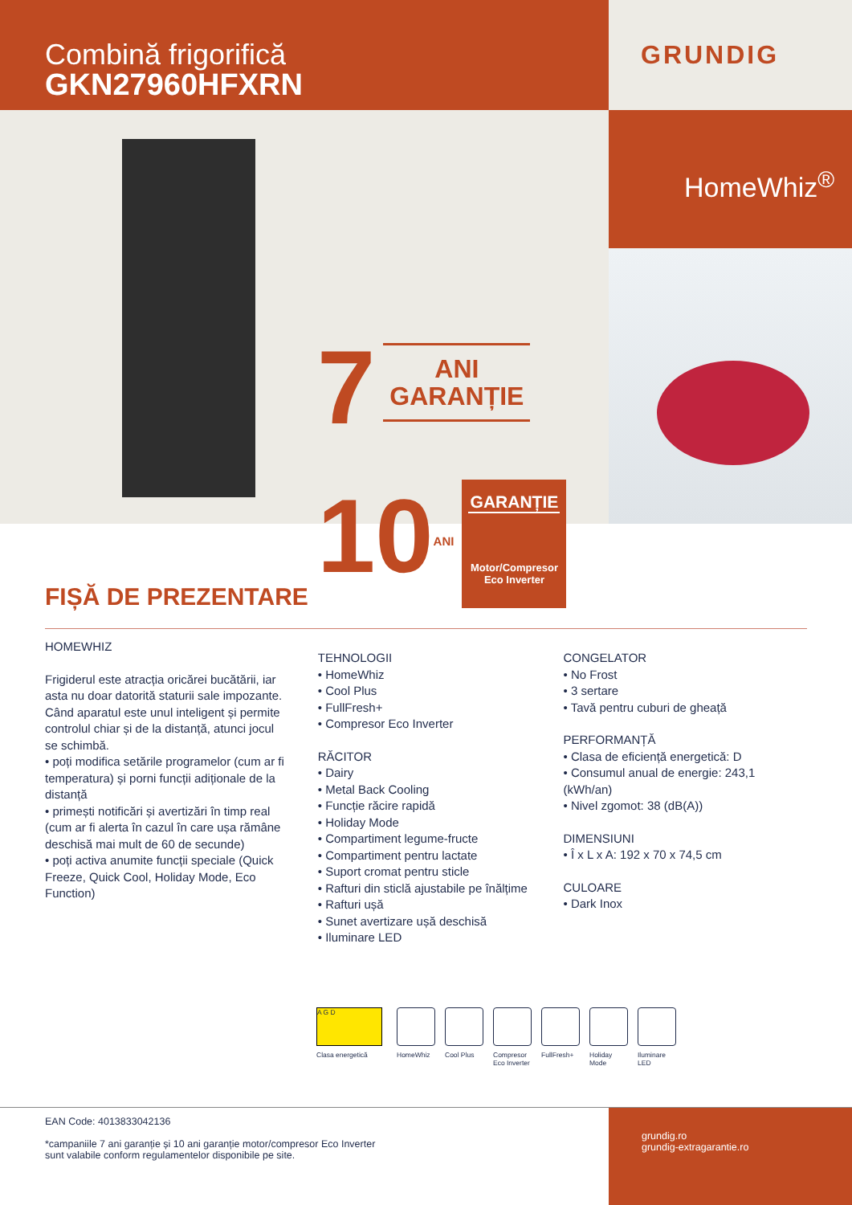Combină frigorifică
GKN27960HFXRN
GRUNDIG
7 ANI
GARANȚIE
10 ANI
GARANȚIE
Motor/Compresor
Eco Inverter
HomeWhiz<sup>®</sup>
FIȘĂ DE PREZENTARE
HOMEWHIZ
Frigiderul este atracția oricărei bucătării, iar asta nu doar datorită staturii sale impozante. Când aparatul este unul inteligent și permite controlul chiar și de la distanță, atunci jocul se schimbă.
• poți modifica setările programelor (cum ar fi temperatura) și porni funcții adiționale de la distanță
• primești notificări și avertizări în timp real (cum ar fi alerta în cazul în care ușa rămâne deschisă mai mult de 60 de secunde)
• poți activa anumite funcții speciale (Quick Freeze, Quick Cool, Holiday Mode, Eco Function)
TEHNOLOGII
• HomeWhiz
• Cool Plus
• FullFresh+
• Compresor Eco Inverter
RĂCITOR
• Dairy
• Metal Back Cooling
• Funcție răcire rapidă
• Holiday Mode
• Compartiment legume-fructe
• Compartiment pentru lactate
• Suport cromat pentru sticle
• Rafturi din sticlă ajustabile pe înălțime
• Rafturi ușă
• Sunet avertizare ușă deschisă
• Iluminare LED
CONGELATOR
• No Frost
• 3 sertare
• Tavă pentru cuburi de gheață
PERFORMANȚĂ
• Clasa de eficiență energetică: D
• Consumul anual de energie: 243,1 (kWh/an)
• Nivel zgomot: 38 (dB(A))
DIMENSIUNI
• Î x L x A: 192 x 70 x 74,5 cm
CULOARE
• Dark Inox
A G D
Clasa energetică
HomeWhiz Cool Plus Compresor Eco Inverter
FullFresh+
Holiday Mode
Iluminare LED
EAN Code: 4013833042136
*campaniile 7 ani garanție și 10 ani garanție motor/compresor Eco Inverter
sunt valabile conform regulamentelor disponibile pe site.
grundig.ro
grundig-extragarantie.ro